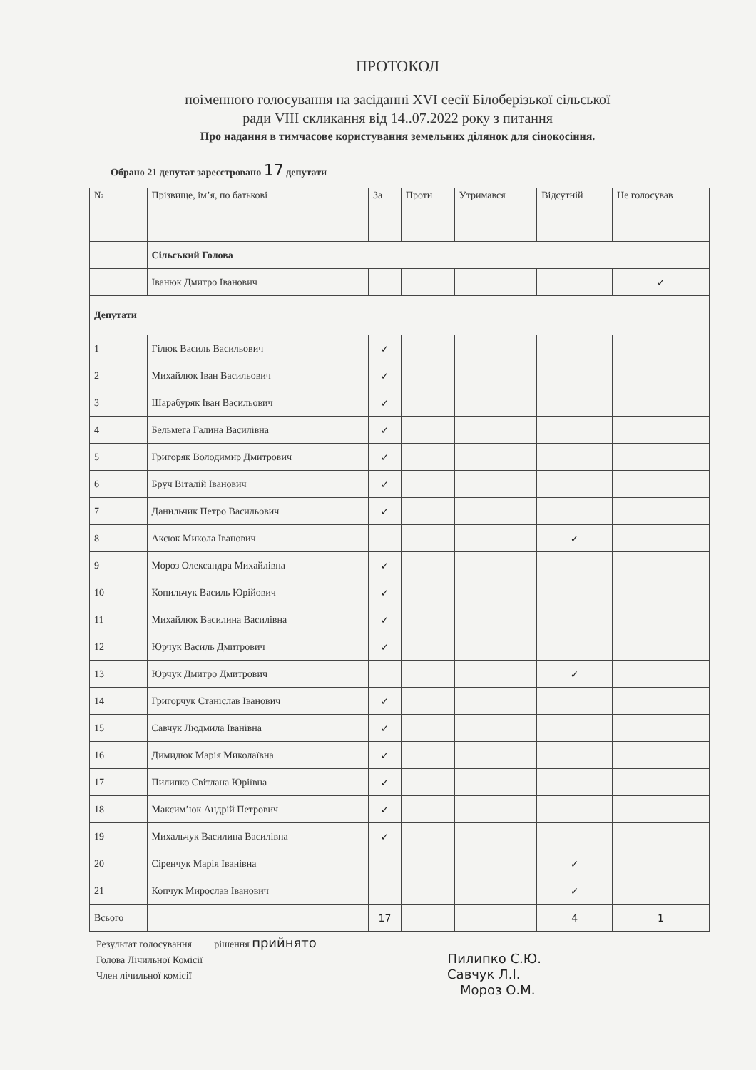ПРОТОКОЛ
поіменного голосування на засіданні XVI сесії Білоберізької сільської
ради VIII скликання від 14..07.2022 року з питання
Про надання в тимчасове користування земельних ділянок для сінокосіння.
Обрано 21 депутат зареєстровано 17 депутати
| № | Прізвище, ім’я, по батькові | За | Проти | Утримався | Відсутній | Не голосував |
| --- | --- | --- | --- | --- | --- | --- |
| | Сільський Голова | | | | | |
| | Іванюк Дмитро Іванович | | | | | ✓ |
| Депутати | | | | | | |
| 1 | Гілюк Василь Васильович | ✓ | | | | |
| 2 | Михайлюк Іван Васильович | ✓ | | | | |
| 3 | Шарабуряк Іван Васильович | ✓ | | | | |
| 4 | Бельмега Галина Василівна | ✓ | | | | |
| 5 | Григоряк Володимир Дмитрович | ✓ | | | | |
| 6 | Бруч Віталій Іванович | ✓ | | | | |
| 7 | Данильчик Петро Васильович | ✓ | | | | |
| 8 | Аксюк Микола Іванович | | | | ✓ | |
| 9 | Мороз Олександра Михайлівна | ✓ | | | | |
| 10 | Копильчук Василь Юрійович | ✓ | | | | |
| 11 | Михайлюк Василина Василівна | ✓ | | | | |
| 12 | Юрчук Василь Дмитрович | ✓ | | | | |
| 13 | Юрчук Дмитро Дмитрович | | | | ✓ | |
| 14 | Григорчук Станіслав Іванович | ✓ | | | | |
| 15 | Савчук Людмила Іванівна | ✓ | | | | |
| 16 | Димидюк Марія Миколаївна | ✓ | | | | |
| 17 | Пилипко Світлана Юріївна | ✓ | | | | |
| 18 | Максим’юк Андрій Петрович | ✓ | | | | |
| 19 | Михальчук Василина Василівна | ✓ | | | | |
| 20 | Сіренчук Марія Іванівна | | | | ✓ | |
| 21 | Копчук Мирослав Іванович | | | | ✓ | |
| Всього | | 17 | | | 4 | 1 |
Результат голосування рішення прийнято
Голова Лічильної Комісії Пилипко С.Ю.
Член лічильної комісії Савчук Л.І.
Мороз О.М.